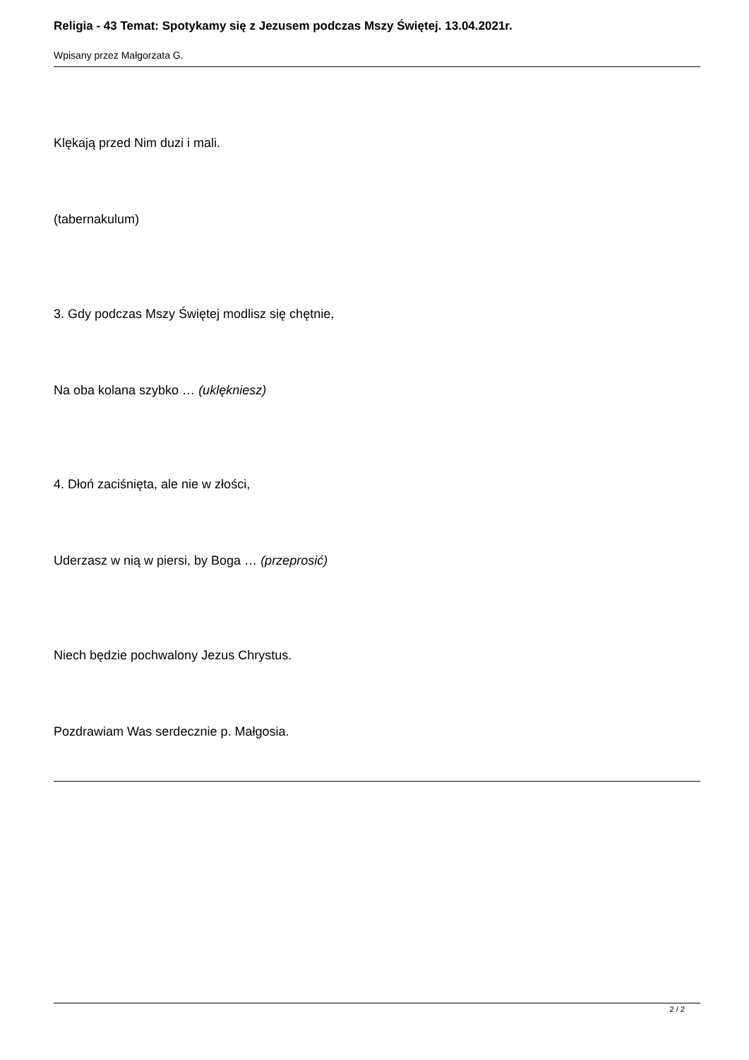Religia - 43 Temat: Spotykamy się z Jezusem podczas Mszy Świętej. 13.04.2021r.
Wpisany przez Małgorzata G.
Klękają przed Nim duzi i mali.
(tabernakulum)
3. Gdy podczas Mszy Świętej modlisz się chętnie,
Na oba kolana szybko … (uklękniesz)
4. Dłoń zaciśnięta, ale nie w złości,
Uderzasz w nią w piersi, by Boga … (przeprosić)
Niech będzie pochwalony Jezus Chrystus.
Pozdrawiam Was serdecznie p. Małgosia.
2 / 2